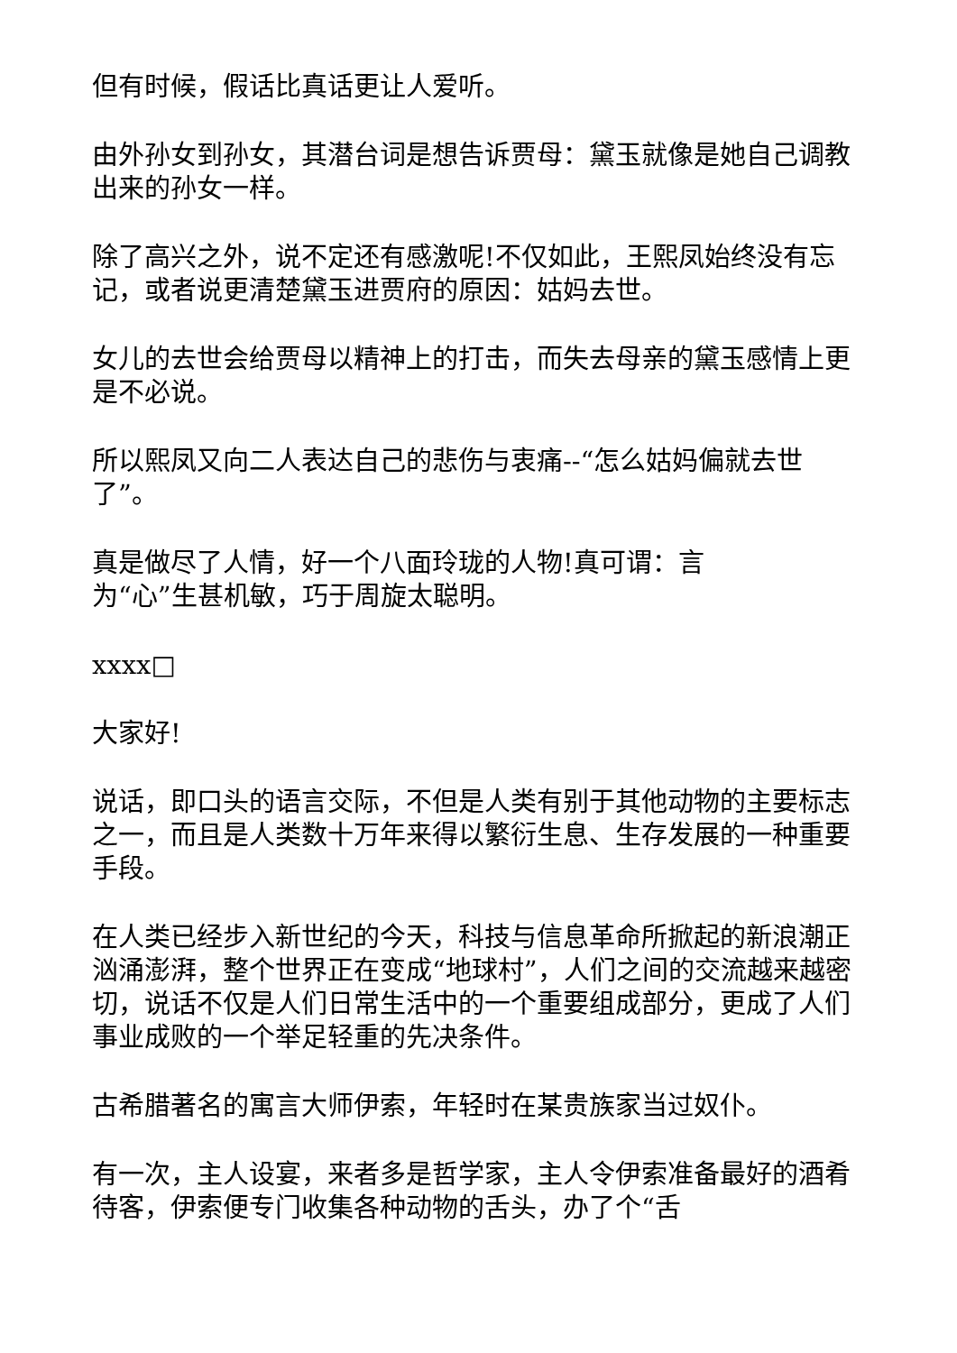但有时候，假话比真话更让人爱听。
由外孙女到孙女，其潜台词是想告诉贾母：黛玉就像是她自己调教出来的孙女一样。
除了高兴之外，说不定还有感激呢!不仅如此，王熙凤始终没有忘记，或者说更清楚黛玉进贾府的原因：姑妈去世。
女儿的去世会给贾母以精神上的打击，而失去母亲的黛玉感情上更是不必说。
所以熙凤又向二人表达自己的悲伤与衷痛--“怎么姑妈偏就去世了”。
真是做尽了人情，好一个八面玲珑的人物!真可谓：言
为“心”生甚机敏，巧于周旋太聪明。
xxxx□
大家好!
说话，即口头的语言交际，不但是人类有别于其他动物的主要标志之一，而且是人类数十万年来得以繁衍生息、生存发展的一种重要手段。
在人类已经步入新世纪的今天，科技与信息革命所掀起的新浪潮正汹涌澎湃，整个世界正在变成“地球村”，人们之间的交流越来越密切，说话不仅是人们日常生活中的一个重要组成部分，更成了人们事业成败的一个举足轻重的先决条件。
古希腊著名的寓言大师伊索，年轻时在某贵族家当过奴仆。
有一次，主人设宴，来者多是哲学家，主人令伊索准备最好的酒肴待客，伊索便专门收集各种动物的舌头，办了个“舌